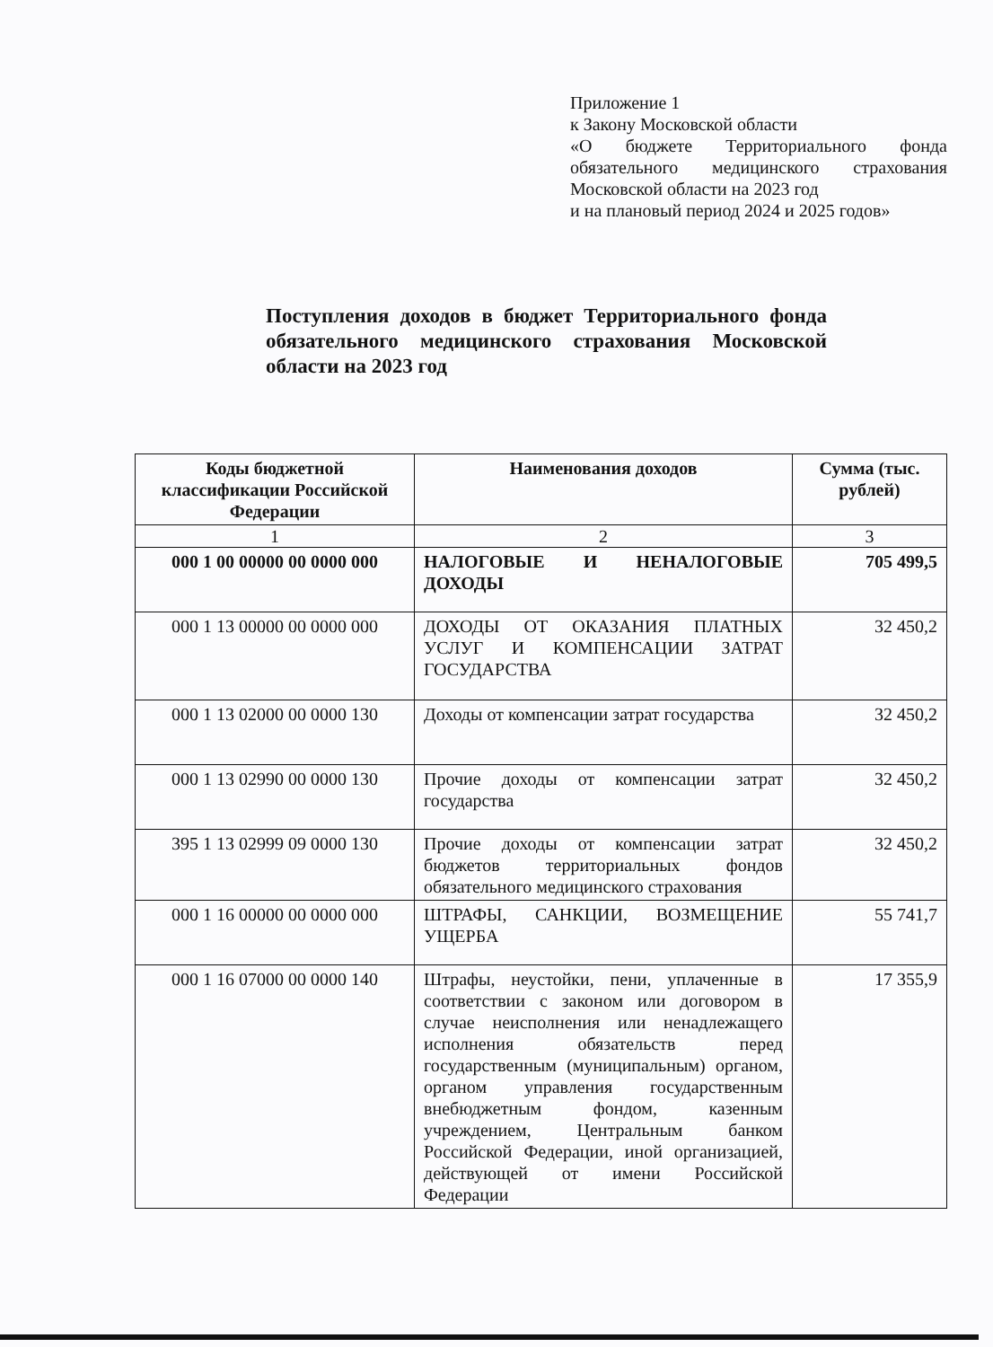Приложение 1
к Закону Московской области
«О бюджете Территориального фонда обязательного медицинского страхования Московской области на 2023 год
и на плановый период 2024 и 2025 годов»
Поступления доходов в бюджет Территориального фонда обязательного медицинского страхования Московской области на 2023 год
| Коды бюджетной классификации Российской Федерации | Наименования доходов | Сумма (тыс. рублей) |
| --- | --- | --- |
| 1 | 2 | 3 |
| 000 1 00 00000 00 0000 000 | НАЛОГОВЫЕ И НЕНАЛОГОВЫЕ ДОХОДЫ | 705 499,5 |
| 000 1 13 00000 00 0000 000 | ДОХОДЫ ОТ ОКАЗАНИЯ ПЛАТНЫХ УСЛУГ И КОМПЕНСАЦИИ ЗАТРАТ ГОСУДАРСТВА | 32 450,2 |
| 000 1 13 02000 00 0000 130 | Доходы от компенсации затрат государства | 32 450,2 |
| 000 1 13 02990 00 0000 130 | Прочие доходы от компенсации затрат государства | 32 450,2 |
| 395 1 13 02999 09 0000 130 | Прочие доходы от компенсации затрат бюджетов территориальных фондов обязательного медицинского страхования | 32 450,2 |
| 000 1 16 00000 00 0000 000 | ШТРАФЫ, САНКЦИИ, ВОЗМЕЩЕНИЕ УЩЕРБА | 55 741,7 |
| 000 1 16 07000 00 0000 140 | Штрафы, неустойки, пени, уплаченные в соответствии с законом или договором в случае неисполнения или ненадлежащего исполнения обязательств перед государственным (муниципальным) органом, органом управления государственным внебюджетным фондом, казенным учреждением, Центральным банком Российской Федерации, иной организацией, действующей от имени Российской Федерации | 17 355,9 |